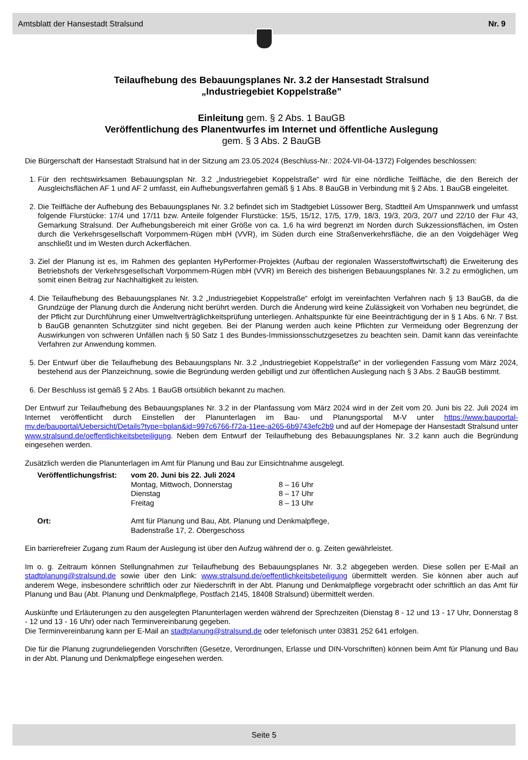Amtsblatt der Hansestadt Stralsund Nr. 9
Teilaufhebung des Bebauungsplanes Nr. 3.2 der Hansestadt Stralsund
„Industriegebiet Koppelstraße"
Einleitung gem. § 2 Abs. 1 BauGB
Veröffentlichung des Planentwurfes im Internet und öffentliche Auslegung
gem. § 3 Abs. 2 BauGB
Die Bürgerschaft der Hansestadt Stralsund hat in der Sitzung am 23.05.2024 (Beschluss-Nr.: 2024-VII-04-1372) Folgendes beschlossen:
1. Für den rechtswirksamen Bebauungsplan Nr. 3.2 „Industriegebiet Koppelstraße“ wird für eine nördliche Teilfläche, die den Bereich der Ausgleichsflächen AF 1 und AF 2 umfasst, ein Aufhebungsverfahren gemäß § 1 Abs. 8 BauGB in Verbindung mit § 2 Abs. 1 BauGB eingeleitet.
2. Die Teilfläche der Aufhebung des Bebauungsplanes Nr. 3.2 befindet sich im Stadtgebiet Lüssower Berg, Stadtteil Am Umspannwerk und umfasst folgende Flurstücke: 17/4 und 17/11 bzw. Anteile folgender Flurstücke: 15/5, 15/12, 17/5, 17/9, 18/3, 19/3, 20/3, 20/7 und 22/10 der Flur 43, Gemarkung Stralsund. Der Aufhebungsbereich mit einer Größe von ca. 1,6 ha wird begrenzt im Norden durch Sukzessionsflächen, im Osten durch die Verkehrsgesellschaft Vorpommern-Rügen mbH (VVR), im Süden durch eine Straßenverkehrsfläche, die an den Voigdehäger Weg anschließt und im Westen durch Ackerflächen.
3. Ziel der Planung ist es, im Rahmen des geplanten HyPerformer-Projektes (Aufbau der regionalen Wasserstoffwirtschaft) die Erweiterung des Betriebshofs der Verkehrsgesellschaft Vorpommern-Rügen mbH (VVR) im Bereich des bisherigen Bebauungsplanes Nr. 3.2 zu ermöglichen, um somit einen Beitrag zur Nachhaltigkeit zu leisten.
4. Die Teilaufhebung des Bebauungsplanes Nr. 3.2 „Industriegebiet Koppelstraße“ erfolgt im vereinfachten Verfahren nach § 13 BauGB, da die Grundzüge der Planung durch die Änderung nicht berührt werden. Durch die Änderung wird keine Zulässigkeit von Vorhaben neu begründet, die der Pflicht zur Durchführung einer Umweltverträglichkeitsprüfung unterliegen. Anhaltspunkte für eine Beeinträchtigung der in § 1 Abs. 6 Nr. 7 Bst. b BauGB genannten Schutzgüter sind nicht gegeben. Bei der Planung werden auch keine Pflichten zur Vermeidung oder Begrenzung der Auswirkungen von schweren Unfällen nach § 50 Satz 1 des Bundes-Immissionsschutzgesetzes zu beachten sein. Damit kann das vereinfachte Verfahren zur Anwendung kommen.
5. Der Entwurf über die Teilaufhebung des Bebauungsplans Nr. 3.2 „Industriegebiet Koppelstraße“ in der vorliegenden Fassung vom März 2024, bestehend aus der Planzeichnung, sowie die Begründung werden gebilligt und zur öffentlichen Auslegung nach § 3 Abs. 2 BauGB bestimmt.
6. Der Beschluss ist gemäß § 2 Abs. 1 BauGB ortsüblich bekannt zu machen.
Der Entwurf zur Teilaufhebung des Bebauungsplanes Nr. 3.2 in der Planfassung vom März 2024 wird in der Zeit vom 20. Juni bis 22. Juli 2024 im Internet veröffentlicht durch Einstellen der Planunterlagen im Bau- und Planungsportal M-V unter https://www.bauportal-mv.de/bauportal/Uebersicht/Details?type=bplan&id=997c6766-f72a-11ee-a265-6b9743efc2b9 und auf der Homepage der Hansestadt Stralsund unter www.stralsund.de/oeffentlichkeitsbeteiligung. Neben dem Entwurf der Teilaufhebung des Bebauungsplanes Nr. 3.2 kann auch die Begründung eingesehen werden.
Zusätzlich werden die Planunterlagen im Amt für Planung und Bau zur Einsichtnahme ausgelegt.
| Veröffentlichungsfrist: | vom 20. Juni bis 22. Juli 2024 | |
| | Montag, Mittwoch, Donnerstag | 8 – 16 Uhr |
| | Dienstag | 8 – 17 Uhr |
| | Freitag | 8 – 13 Uhr |
| Ort: | Amt für Planung und Bau, Abt. Planung und Denkmalpflege, Badenstraße 17, 2. Obergeschoss | |
Ein barrierefreier Zugang zum Raum der Auslegung ist über den Aufzug während der o. g. Zeiten gewährleistet.
Im o. g. Zeitraum können Stellungnahmen zur Teilaufhebung des Bebauungsplanes Nr. 3.2 abgegeben werden. Diese sollen per E-Mail an stadtplanung@stralsund.de sowie über den Link: www.stralsund.de/oeffentlichkeitsbeteiligung übermittelt werden. Sie können aber auch auf anderem Wege, insbesondere schriftlich oder zur Niederschrift in der Abt. Planung und Denkmalpflege vorgebracht oder schriftlich an das Amt für Planung und Bau (Abt. Planung und Denkmalpflege, Postfach 2145, 18408 Stralsund) übermittelt werden.
Auskünfte und Erläuterungen zu den ausgelegten Planunterlagen werden während der Sprechzeiten (Dienstag 8 - 12 und 13 - 17 Uhr, Donnerstag 8 - 12 und 13 - 16 Uhr) oder nach Terminvereinbarung gegeben.
Die Terminvereinbarung kann per E-Mail an stadtplanung@stralsund.de oder telefonisch unter 03831 252 641 erfolgen.
Die für die Planung zugrundeliegenden Vorschriften (Gesetze, Verordnungen, Erlasse und DIN-Vorschriften) können beim Amt für Planung und Bau in der Abt. Planung und Denkmalpflege eingesehen werden.
Seite 5